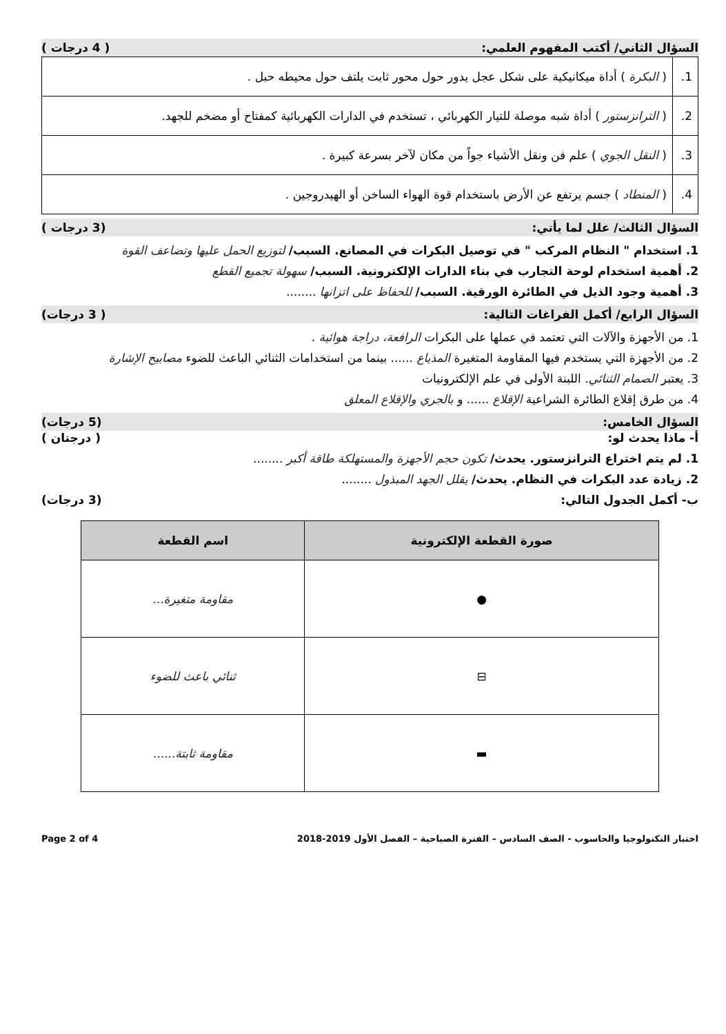السؤال الثاني/ أكتب المفهوم العلمي: ( 4 درجات )
| 1. | ( البكرة ) أداة ميكانيكية على شكل عجل يدور حول محور ثابت يلتف حول محيطه حبل . |
| 2. | ( الترانزستور ) أداة شبه موصلة للتيار الكهربائي ، تستخدم في الدارات الكهربائية كمفتاح أو مضخم للجهد. |
| 3. | ( النقل الجوي ) علم فن ونقل الأشياء جواً من مكان لآخر بسرعة كبيرة . |
| 4. | ( المنطاد ) جسم يرتفع عن الأرض باستخدام قوة الهواء الساخن أو الهيدروجين . |
السؤال الثالث/ علل لما يأتي: (3 درجات )
1. استخدام " النظام المركب " في توصيل البكرات في المصانع. السبب/ لتوزيع الحمل عليها وتضاعف القوة
2. أهمية استخدام لوحة التجارب في بناء الدارات الإلكترونية. السبب/ سهولة تجميع القطع
3. أهمية وجود الذيل في الطائرة الورقية. السبب/ للحفاظ على اتزانها ........
السؤال الرابع/ أكمل الفراغات التالية: ( 3 درجات)
1. من الأجهزة والآلات التي تعتمد في عملها على البكرات الرافعة، دراجة هوائية .
2. من الأجهزة التي يستخدم فيها المقاومة المتغيرة المذياع ...... بينما من استخدامات الثنائي الباعث للضوء مصابيح الإشارة
3. يعتبر الصمام الثنائي. اللبنة الأولى في علم الإلكترونيات
4. من طرق إقلاع الطائرة الشراعية الإقلاع ...... و بالجري والإقلاع المعلق
السؤال الخامس: (5 درجات)
أ- ماذا يحدث لو: ( درجتان )
1. لم يتم اختراع الترانزستور. يحدث/ تكون حجم الأجهزة والمستهلكة طاقة أكبر ........
2. زيادة عدد البكرات في النظام. يحدث/ يقلل الجهد المبذول ........
ب- أكمل الجدول التالي: (3 درجات)
| صورة القطعة الإلكترونية | اسم القطعة |
| --- | --- |
| ● | مقاومة متغيرة... |
| ⊟ | ثنائي باعث للضوء |
| ▬ | مقاومة ثابتة...... |
اختبار التكنولوجيا والحاسوب - الصف السادس – الفترة الصباحية – الفصل الأول 2019-2018 Page 2 of 4